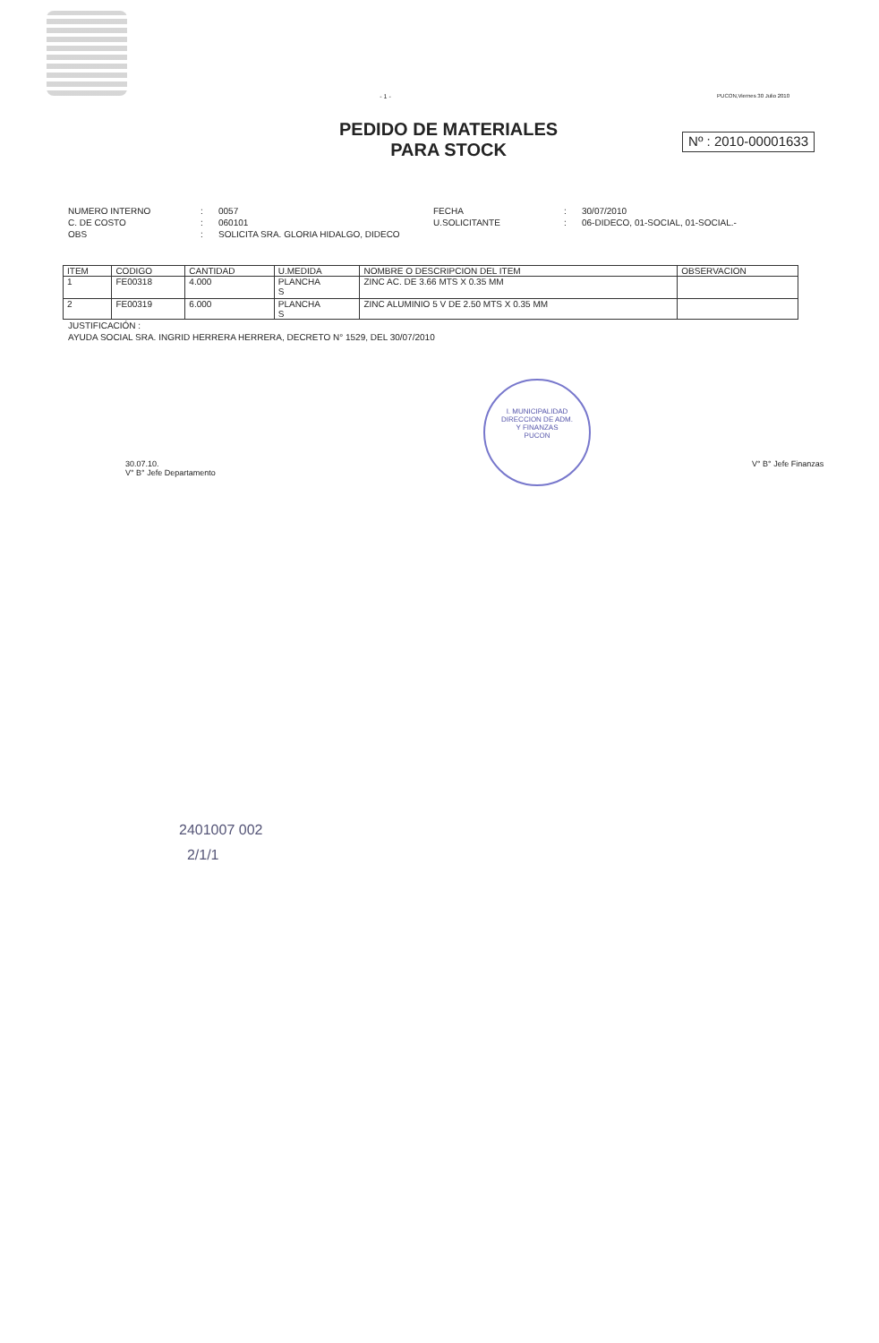- 1 -
PUCON,Viernes 30 Julio 2010
PEDIDO DE MATERIALES
PARA STOCK
Nº : 2010-00001633
NUMERO INTERNO
:
0057
FECHA
:
30/07/2010
C. DE COSTO
:
060101
U.SOLICITANTE
:
06-DIDECO, 01-SOCIAL, 01-SOCIAL.-
OBS
:
SOLICITA SRA. GLORIA HIDALGO, DIDECO
| ITEM | CODIGO | CANTIDAD | U.MEDIDA | NOMBRE O DESCRIPCION DEL ITEM | OBSERVACION |
| --- | --- | --- | --- | --- | --- |
| 1 | FE00318 | 4.000 | PLANCHA S | ZINC AC. DE 3.66 MTS X 0.35 MM | |
| 2 | FE00319 | 6.000 | PLANCHA S | ZINC ALUMINIO 5 V DE 2.50 MTS X 0.35 MM | |
JUSTIFICACIÓN :
AYUDA SOCIAL SRA. INGRID HERRERA HERRERA, DECRETO N° 1529, DEL 30/07/2010
30.07.10.
V° B° Jefe Departamento
I. MUNICIPALIDAD
DIRECCION DE ADM.
Y FINANZAS
PUCON
V° B° Jefe Finanzas
2401007 002
2/1/1